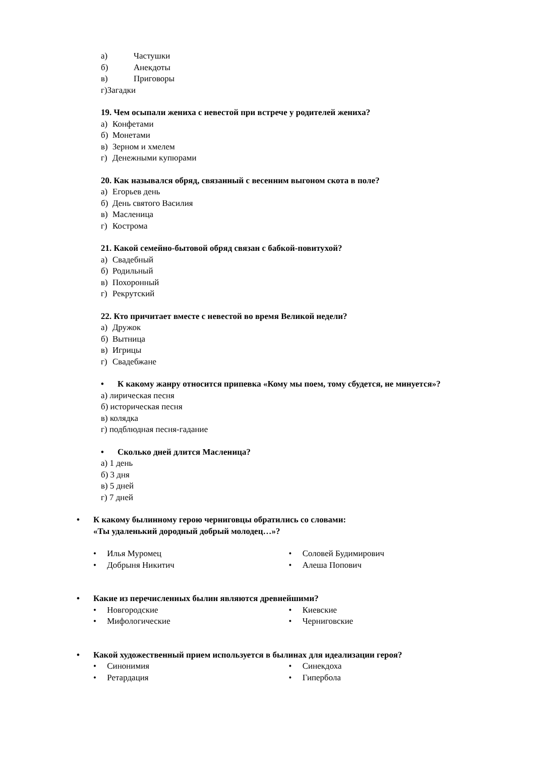а) Частушки
б) Анекдоты
в) Приговоры
г)Загадки
19. Чем осыпали жениха с невестой при встрече у родителей жениха?
а) Конфетами
б) Монетами
в) Зерном и хмелем
г) Денежными купюрами
20. Как назывался обряд, связанный с весенним выгоном скота в поле?
а) Егорьев день
б) День святого Василия
в) Масленица
г) Кострома
21. Какой семейно-бытовой обряд связан с бабкой-повитухой?
а) Свадебный
б) Родильный
в) Похоронный
г) Рекрутский
22. Кто причитает вместе с невестой во время Великой недели?
а) Дружок
б) Вытница
в) Игрицы
г) Свадебжане
• К какому жанру относится припевка «Кому мы поем, тому сбудется, не минуется»?
а) лирическая песня
б) историческая песня
в) колядка
г) подблюдная песня-гадание
• Сколько дней длится Масленица?
а) 1 день
б) 3 дня
в) 5 дней
г) 7 дней
• К какому былинному герою черниговцы обратились со словами:
«Ты удаленький дородный добрый молодец…»?
• Илья Муромец
• Добрыня Никитич
• Соловей Будимирович
• Алеша Попович
• Какие из перечисленных былин являются древнейшими?
• Новгородские
• Мифологические
• Киевские
• Черниговские
• Какой художественный прием используется в былинах для идеализации героя?
• Синонимия
• Ретардация
• Синекдоха
• Гипербола